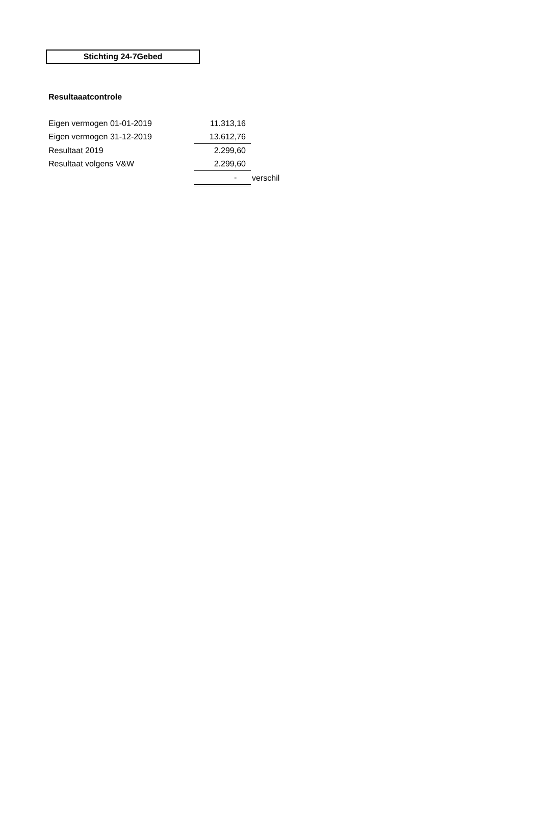Stichting 24-7Gebed
Resultaaatcontrole
| Eigen vermogen 01-01-2019 | 11.313,16 | |
| Eigen vermogen 31-12-2019 | 13.612,76 | |
| Resultaat 2019 | 2.299,60 | |
| Resultaat volgens V&W | 2.299,60 | |
| | - | verschil |